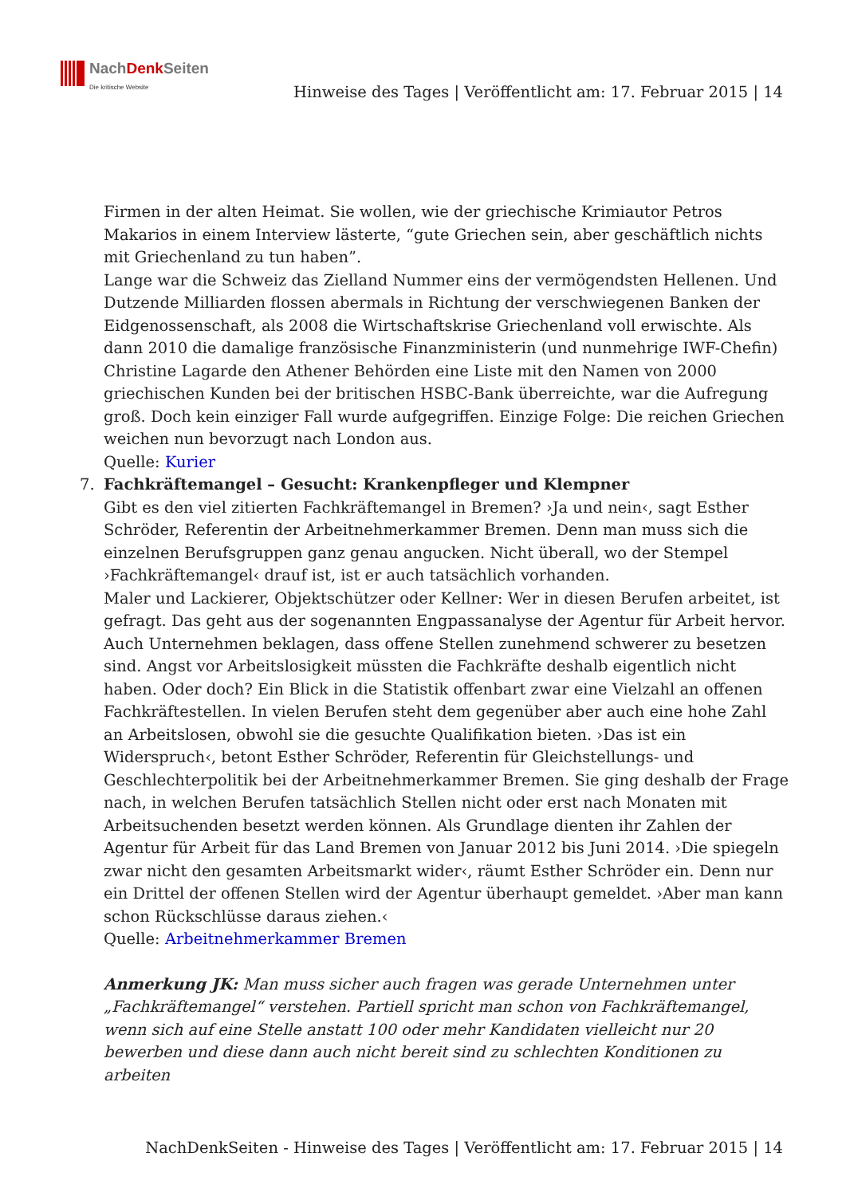NachDenk Seiten
Die kritische Website
Hinweise des Tages | Veröffentlicht am: 17. Februar 2015 | 14
Firmen in der alten Heimat. Sie wollen, wie der griechische Krimiautor Petros Makarios in einem Interview lästerte, “gute Griechen sein, aber geschäftlich nichts mit Griechenland zu tun haben”.
Lange war die Schweiz das Zielland Nummer eins der vermögendsten Hellenen. Und Dutzende Milliarden flossen abermals in Richtung der verschwiegenen Banken der Eidgenossenschaft, als 2008 die Wirtschaftskrise Griechenland voll erwischte. Als dann 2010 die damalige französische Finanzministerin (und nunmehrige IWF-Chefin) Christine Lagarde den Athener Behörden eine Liste mit den Namen von 2000 griechischen Kunden bei der britischen HSBC-Bank überreichte, war die Aufregung groß. Doch kein einziger Fall wurde aufgegriffen. Einzige Folge: Die reichen Griechen weichen nun bevorzugt nach London aus.
Quelle: Kurier
7. Fachkräftemangel – Gesucht: Krankenpfleger und Klempner
Gibt es den viel zitierten Fachkräftemangel in Bremen? ›Ja und nein‹, sagt Esther Schröder, Referentin der Arbeitnehmerkammer Bremen. Denn man muss sich die einzelnen Berufsgruppen ganz genau angucken. Nicht überall, wo der Stempel ›Fachkräftemangel‹ drauf ist, ist er auch tatsächlich vorhanden.
Maler und Lackierer, Objektschützer oder Kellner: Wer in diesen Berufen arbeitet, ist gefragt. Das geht aus der sogenannten Engpassanalyse der Agentur für Arbeit hervor. Auch Unternehmen beklagen, dass offene Stellen zunehmend schwerer zu besetzen sind. Angst vor Arbeitslosigkeit müssten die Fachkräfte deshalb eigentlich nicht haben. Oder doch? Ein Blick in die Statistik offenbart zwar eine Vielzahl an offenen Fachkräftestellen. In vielen Berufen steht dem gegenüber aber auch eine hohe Zahl an Arbeitslosen, obwohl sie die gesuchte Qualifikation bieten. ›Das ist ein Widerspruch‹, betont Esther Schröder, Referentin für Gleichstellungs- und Geschlechterpolitik bei der Arbeitnehmerkammer Bremen. Sie ging deshalb der Frage nach, in welchen Berufen tatsächlich Stellen nicht oder erst nach Monaten mit Arbeitsuchenden besetzt werden können. Als Grundlage dienten ihr Zahlen der Agentur für Arbeit für das Land Bremen von Januar 2012 bis Juni 2014. ›Die spiegeln zwar nicht den gesamten Arbeitsmarkt wider‹, räumt Esther Schröder ein. Denn nur ein Drittel der offenen Stellen wird der Agentur überhaupt gemeldet. ›Aber man kann schon Rückschlüsse daraus ziehen.‹
Quelle: Arbeitnehmerkammer Bremen
Anmerkung JK: Man muss sicher auch fragen was gerade Unternehmen unter „Fachkräftemangel“ verstehen. Partiell spricht man schon von Fachkräftemangel, wenn sich auf eine Stelle anstatt 100 oder mehr Kandidaten vielleicht nur 20 bewerben und diese dann auch nicht bereit sind zu schlechten Konditionen zu arbeiten
NachDenkSeiten - Hinweise des Tages | Veröffentlicht am: 17. Februar 2015 | 14